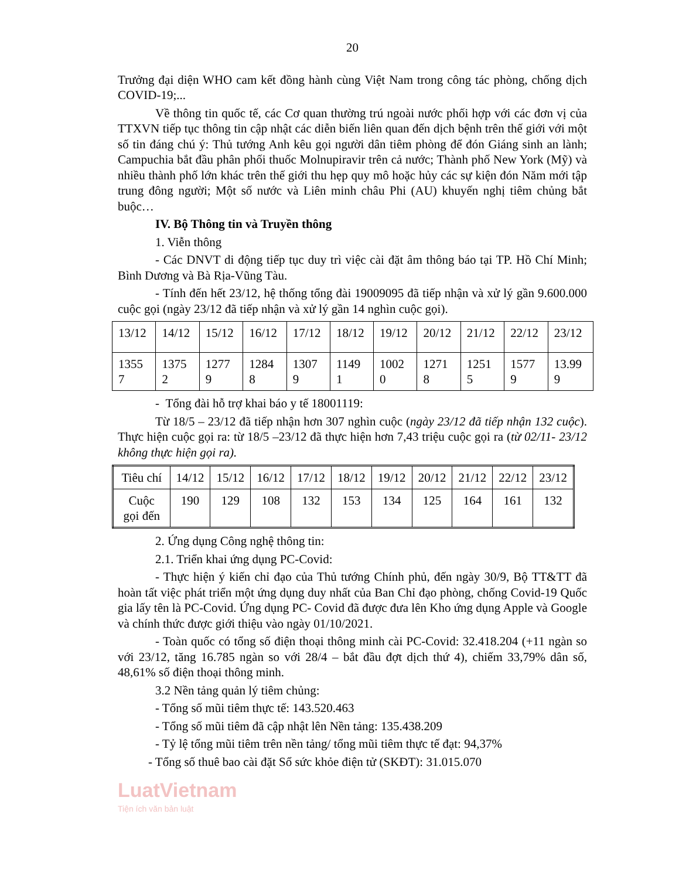20
Trưởng đại diện WHO cam kết đồng hành cùng Việt Nam trong công tác phòng, chống dịch COVID-19;...
Về thông tin quốc tế, các Cơ quan thường trú ngoài nước phối hợp với các đơn vị của TTXVN tiếp tục thông tin cập nhật các diễn biến liên quan đến dịch bệnh trên thế giới với một số tin đáng chú ý: Thủ tướng Anh kêu gọi người dân tiêm phòng để đón Giáng sinh an lành; Campuchia bắt đầu phân phối thuốc Molnupiravir trên cả nước; Thành phố New York (Mỹ) và nhiều thành phố lớn khác trên thế giới thu hẹp quy mô hoặc hủy các sự kiện đón Năm mới tập trung đông người; Một số nước và Liên minh châu Phi (AU) khuyến nghị tiêm chủng bắt buộc…
IV. Bộ Thông tin và Truyền thông
1. Viễn thông
- Các DNVT di động tiếp tục duy trì việc cài đặt âm thông báo tại TP. Hồ Chí Minh; Bình Dương và Bà Rịa-Vũng Tàu.
- Tính đến hết 23/12, hệ thống tổng đài 19009095 đã tiếp nhận và xử lý gần 9.600.000 cuộc gọi (ngày 23/12 đã tiếp nhận và xử lý gần 14 nghìn cuộc gọi).
| 13/12 | 14/12 | 15/12 | 16/12 | 17/12 | 18/12 | 19/12 | 20/12 | 21/12 | 22/12 | 23/12 |
| 1355 7 | 1375 2 | 1277 9 | 1284 8 | 1307 9 | 1149 1 | 1002 0 | 1271 8 | 1251 5 | 1577 9 | 13.99 9 |
- Tổng đài hỗ trợ khai báo y tế 18001119:
Từ 18/5 – 23/12 đã tiếp nhận hơn 307 nghìn cuộc (ngày 23/12 đã tiếp nhận 132 cuộc). Thực hiện cuộc gọi ra: từ 18/5 –23/12 đã thực hiện hơn 7,43 triệu cuộc gọi ra (từ 02/11- 23/12 không thực hiện gọi ra).
| Tiêu chí | 14/12 | 15/12 | 16/12 | 17/12 | 18/12 | 19/12 | 20/12 | 21/12 | 22/12 | 23/12 |
| Cuộc gọi đến | 190 | 129 | 108 | 132 | 153 | 134 | 125 | 164 | 161 | 132 |
2. Ứng dụng Công nghệ thông tin:
2.1. Triển khai ứng dụng PC-Covid:
- Thực hiện ý kiến chỉ đạo của Thủ tướng Chính phủ, đến ngày 30/9, Bộ TT&TT đã hoàn tất việc phát triển một ứng dụng duy nhất của Ban Chỉ đạo phòng, chống Covid-19 Quốc gia lấy tên là PC-Covid. Ứng dụng PC- Covid đã được đưa lên Kho ứng dụng Apple và Google và chính thức được giới thiệu vào ngày 01/10/2021.
- Toàn quốc có tổng số điện thoại thông minh cài PC-Covid: 32.418.204 (+11 ngàn so với 23/12, tăng 16.785 ngàn so với 28/4 – bắt đầu đợt dịch thứ 4), chiếm 33,79% dân số, 48,61% số điện thoại thông minh.
3.2 Nền tảng quản lý tiêm chủng:
- Tổng số mũi tiêm thực tế: 143.520.463
- Tổng số mũi tiêm đã cập nhật lên Nền tảng: 135.438.209
- Tỷ lệ tổng mũi tiêm trên nền tảng/ tổng mũi tiêm thực tế đạt: 94,37%
- Tổng số thuê bao cài đặt Sổ sức khỏe điện tử (SKĐT): 31.015.070
LuatVietnam
Tiện ích văn bản luật